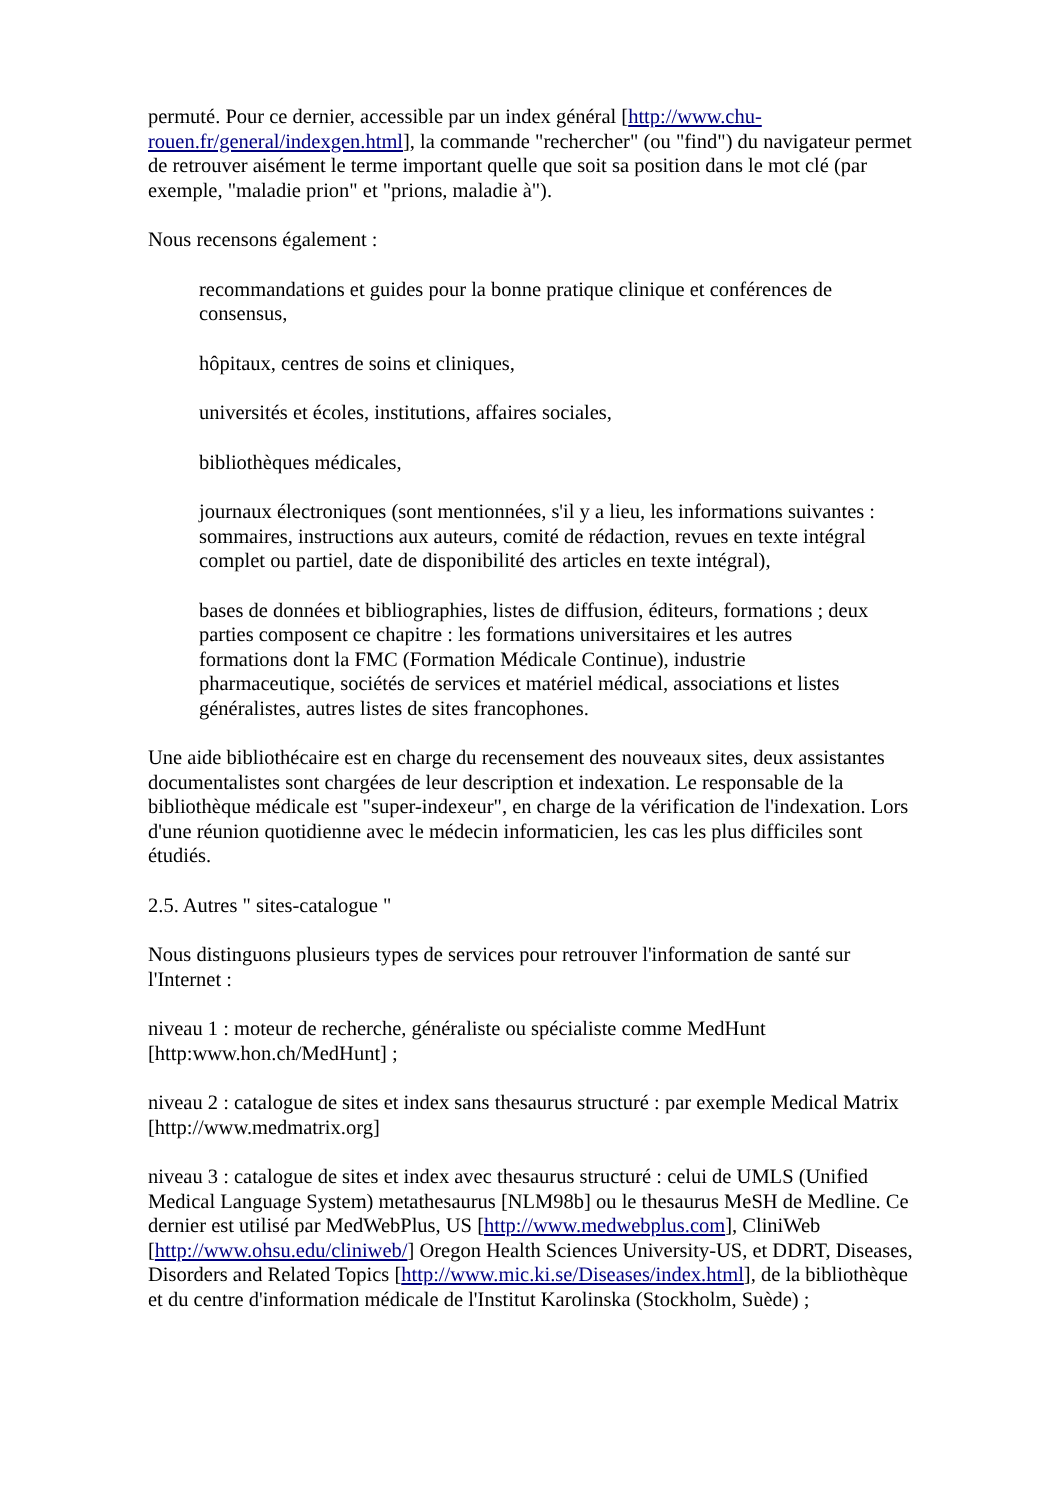permuté. Pour ce dernier, accessible par un index général [http://www.chu-rouen.fr/general/indexgen.html], la commande "rechercher" (ou "find") du navigateur permet de retrouver aisément le terme important quelle que soit sa position dans le mot clé (par exemple, "maladie prion" et "prions, maladie à").
Nous recensons également :
recommandations et guides pour la bonne pratique clinique et conférences de consensus,
hôpitaux, centres de soins et cliniques,
universités et écoles, institutions, affaires sociales,
bibliothèques médicales,
journaux électroniques (sont mentionnées, s'il y a lieu, les informations suivantes : sommaires, instructions aux auteurs, comité de rédaction, revues en texte intégral complet ou partiel, date de disponibilité des articles en texte intégral),
bases de données et bibliographies, listes de diffusion, éditeurs, formations ; deux parties composent ce chapitre : les formations universitaires et les autres formations dont la FMC (Formation Médicale Continue), industrie pharmaceutique, sociétés de services et matériel médical, associations et listes généralistes, autres listes de sites francophones.
Une aide bibliothécaire est en charge du recensement des nouveaux sites, deux assistantes documentalistes sont chargées de leur description et indexation. Le responsable de la bibliothèque médicale est "super-indexeur", en charge de la vérification de l'indexation. Lors d'une réunion quotidienne avec le médecin informaticien, les cas les plus difficiles sont étudiés.
2.5. Autres " sites-catalogue "
Nous distinguons plusieurs types de services pour retrouver l'information de santé sur l'Internet :
niveau 1 : moteur de recherche, généraliste ou spécialiste comme MedHunt [http:www.hon.ch/MedHunt] ;
niveau 2 : catalogue de sites et index sans thesaurus structuré : par exemple Medical Matrix [http://www.medmatrix.org]
niveau 3 : catalogue de sites et index avec thesaurus structuré : celui de UMLS (Unified Medical Language System) metathesaurus [NLM98b] ou le thesaurus MeSH de Medline. Ce dernier est utilisé par MedWebPlus, US [http://www.medwebplus.com], CliniWeb [http://www.ohsu.edu/cliniweb/] Oregon Health Sciences University-US, et DDRT, Diseases, Disorders and Related Topics [http://www.mic.ki.se/Diseases/index.html], de la bibliothèque et du centre d'information médicale de l'Institut Karolinska (Stockholm, Suède) ;